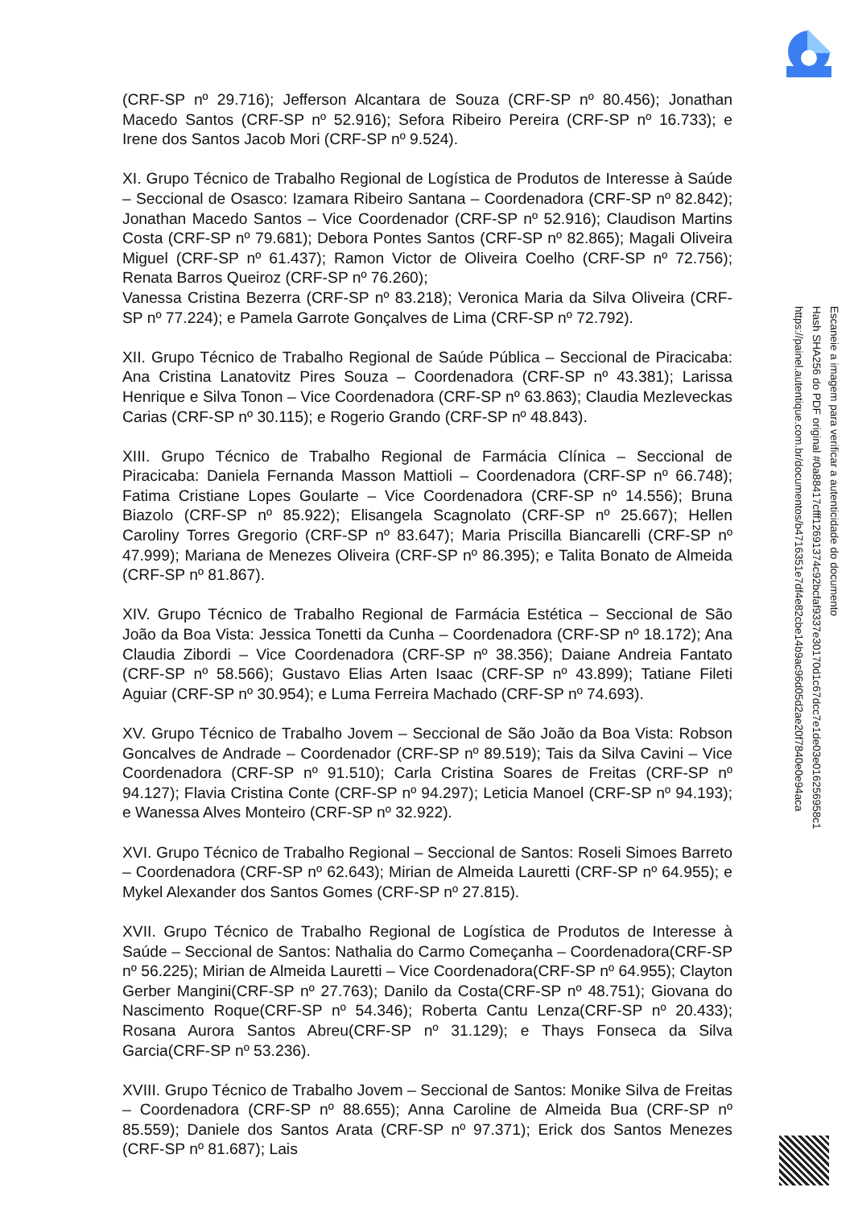(CRF-SP nº 29.716); Jefferson Alcantara de Souza (CRF-SP nº 80.456); Jonathan Macedo Santos (CRF-SP nº 52.916); Sefora Ribeiro Pereira (CRF-SP nº 16.733); e Irene dos Santos Jacob Mori (CRF-SP nº 9.524).
XI. Grupo Técnico de Trabalho Regional de Logística de Produtos de Interesse à Saúde – Seccional de Osasco: Izamara Ribeiro Santana – Coordenadora (CRF-SP nº 82.842); Jonathan Macedo Santos – Vice Coordenador (CRF-SP nº 52.916); Claudison Martins Costa (CRF-SP nº 79.681); Debora Pontes Santos (CRF-SP nº 82.865); Magali Oliveira Miguel (CRF-SP nº 61.437); Ramon Victor de Oliveira Coelho (CRF-SP nº 72.756); Renata Barros Queiroz (CRF-SP nº 76.260);
Vanessa Cristina Bezerra (CRF-SP nº 83.218); Veronica Maria da Silva Oliveira (CRF-SP nº 77.224); e Pamela Garrote Gonçalves de Lima (CRF-SP nº 72.792).
XII. Grupo Técnico de Trabalho Regional de Saúde Pública – Seccional de Piracicaba: Ana Cristina Lanatovitz Pires Souza – Coordenadora (CRF-SP nº 43.381); Larissa Henrique e Silva Tonon – Vice Coordenadora (CRF-SP nº 63.863); Claudia Mezleveckas Carias (CRF-SP nº 30.115); e Rogerio Grando (CRF-SP nº 48.843).
XIII. Grupo Técnico de Trabalho Regional de Farmácia Clínica – Seccional de Piracicaba: Daniela Fernanda Masson Mattioli – Coordenadora (CRF-SP nº 66.748); Fatima Cristiane Lopes Goularte – Vice Coordenadora (CRF-SP nº 14.556); Bruna Biazolo (CRF-SP nº 85.922); Elisangela Scagnolato (CRF-SP nº 25.667); Hellen Caroliny Torres Gregorio (CRF-SP nº 83.647); Maria Priscilla Biancarelli (CRF-SP nº 47.999); Mariana de Menezes Oliveira (CRF-SP nº 86.395); e Talita Bonato de Almeida (CRF-SP nº 81.867).
XIV. Grupo Técnico de Trabalho Regional de Farmácia Estética – Seccional de São João da Boa Vista: Jessica Tonetti da Cunha – Coordenadora (CRF-SP nº 18.172); Ana Claudia Zibordi – Vice Coordenadora (CRF-SP nº 38.356); Daiane Andreia Fantato (CRF-SP nº 58.566); Gustavo Elias Arten Isaac (CRF-SP nº 43.899); Tatiane Fileti Aguiar (CRF-SP nº 30.954); e Luma Ferreira Machado (CRF-SP nº 74.693).
XV. Grupo Técnico de Trabalho Jovem – Seccional de São João da Boa Vista: Robson Goncalves de Andrade – Coordenador (CRF-SP nº 89.519); Tais da Silva Cavini – Vice Coordenadora (CRF-SP nº 91.510); Carla Cristina Soares de Freitas (CRF-SP nº 94.127); Flavia Cristina Conte (CRF-SP nº 94.297); Leticia Manoel (CRF-SP nº 94.193); e Wanessa Alves Monteiro (CRF-SP nº 32.922).
XVI. Grupo Técnico de Trabalho Regional – Seccional de Santos: Roseli Simoes Barreto – Coordenadora (CRF-SP nº 62.643); Mirian de Almeida Lauretti (CRF-SP nº 64.955); e Mykel Alexander dos Santos Gomes (CRF-SP nº 27.815).
XVII. Grupo Técnico de Trabalho Regional de Logística de Produtos de Interesse à Saúde – Seccional de Santos: Nathalia do Carmo Começanha – Coordenadora(CRF-SP nº 56.225); Mirian de Almeida Lauretti – Vice Coordenadora(CRF-SP nº 64.955); Clayton Gerber Mangini(CRF-SP nº 27.763); Danilo da Costa(CRF-SP nº 48.751); Giovana do Nascimento Roque(CRF-SP nº 54.346); Roberta Cantu Lenza(CRF-SP nº 20.433); Rosana Aurora Santos Abreu(CRF-SP nº 31.129); e Thays Fonseca da Silva Garcia(CRF-SP nº 53.236).
XVIII. Grupo Técnico de Trabalho Jovem – Seccional de Santos: Monike Silva de Freitas – Coordenadora (CRF-SP nº 88.655); Anna Caroline de Almeida Bua (CRF-SP nº 85.559); Daniele dos Santos Arata (CRF-SP nº 97.371); Erick dos Santos Menezes (CRF-SP nº 81.687); Lais
Escaneie a imagem para verificar a autenticidade do documento
Hash SHA256 do PDF original #0a88417cfff1269137​4c92bcfaf9337e30170d1c67dcc7e1de03e01625695​8c1
https://painel.autentique.com.br/documentos/b471635​1e7df4e82cbe14b9ac96d05d2ae20f7840e0e94aca